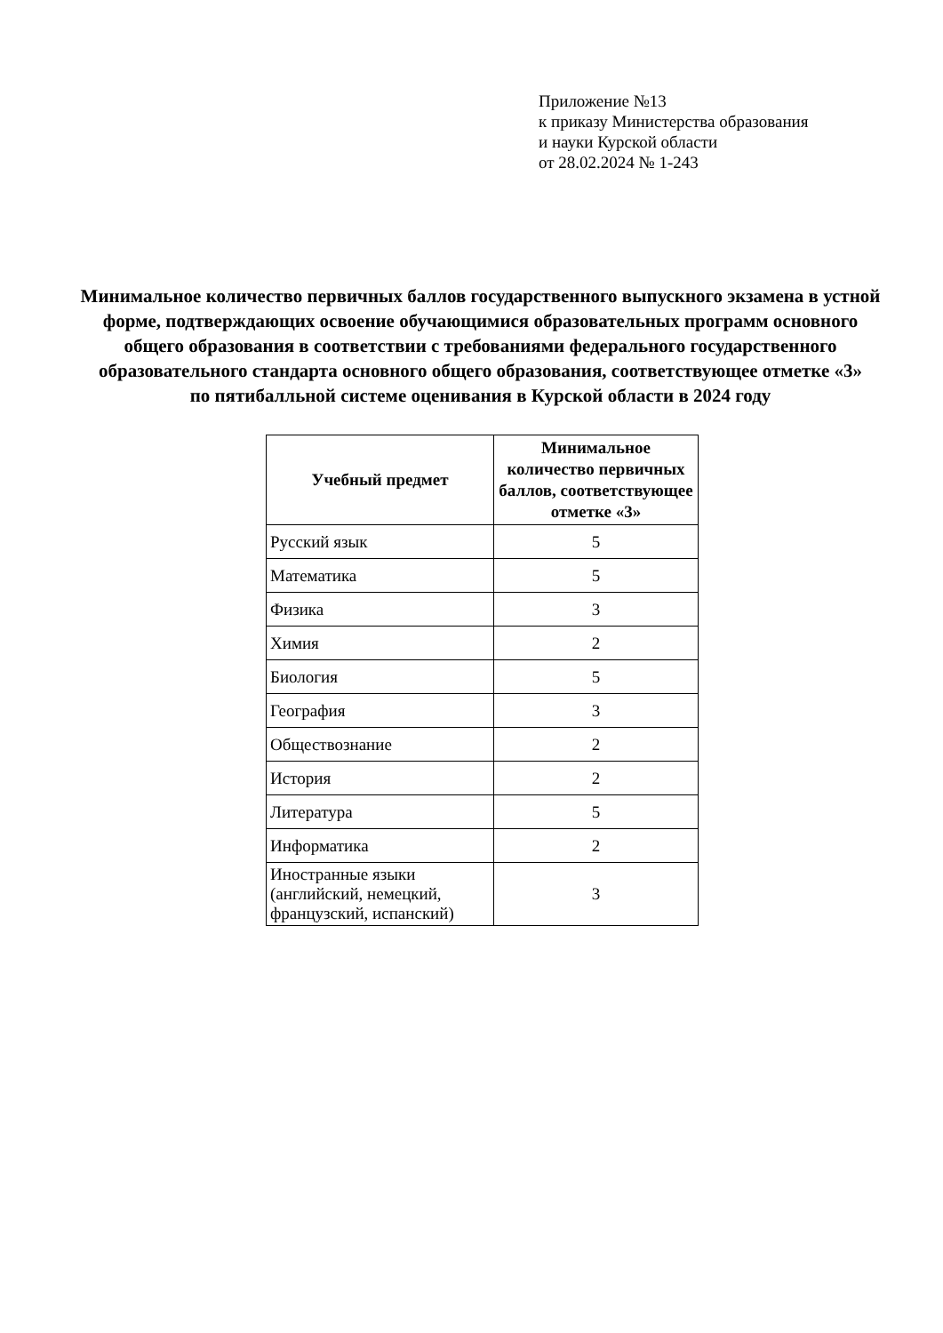Приложение №13
к приказу Министерства образования
и науки Курской области
от 28.02.2024 № 1-243
Минимальное количество первичных баллов государственного выпускного экзамена в устной форме, подтверждающих освоение обучающимися образовательных программ основного общего образования в соответствии с требованиями федерального государственного образовательного стандарта основного общего образования, соответствующее отметке «3»
по пятибалльной системе оценивания в Курской области в 2024 году
| Учебный предмет | Минимальное количество первичных баллов, соответствующее отметке «3» |
| --- | --- |
| Русский язык | 5 |
| Математика | 5 |
| Физика | 3 |
| Химия | 2 |
| Биология | 5 |
| География | 3 |
| Обществознание | 2 |
| История | 2 |
| Литература | 5 |
| Информатика | 2 |
| Иностранные языки (английский, немецкий, французский, испанский) | 3 |